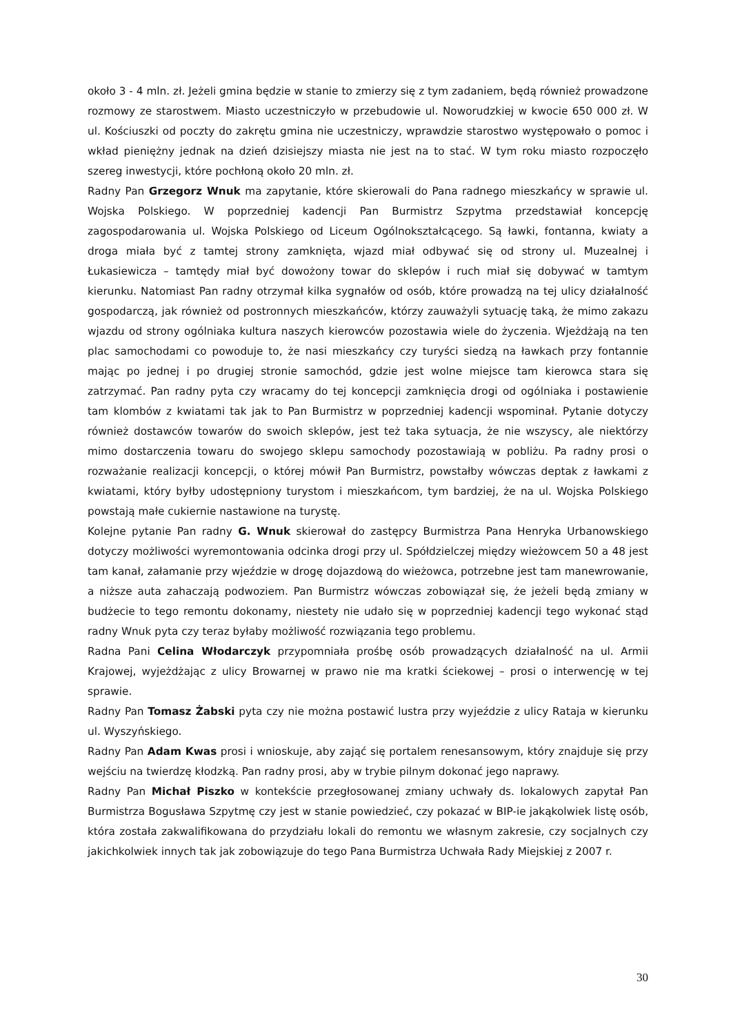około 3 - 4 mln. zł. Jeżeli gmina będzie w stanie to zmierzy się z tym zadaniem, będą również prowadzone rozmowy ze starostwem. Miasto uczestniczyło w przebudowie ul. Noworudzkiej w kwocie 650 000 zł. W ul. Kościuszki od poczty do zakrętu gmina nie uczestniczy, wprawdzie starostwo występowało o pomoc i wkład pieniężny jednak na dzień dzisiejszy miasta nie jest na to stać. W tym roku miasto rozpoczęło szereg inwestycji, które pochłoną około 20 mln. zł.
Radny Pan Grzegorz Wnuk ma zapytanie, które skierowali do Pana radnego mieszkańcy w sprawie ul. Wojska Polskiego. W poprzedniej kadencji Pan Burmistrz Szpytma przedstawiał koncepcję zagospodarowania ul. Wojska Polskiego od Liceum Ogólnokształcącego. Są ławki, fontanna, kwiaty a droga miała być z tamtej strony zamknięta, wjazd miał odbywać się od strony ul. Muzealnej i Łukasiewicza – tamtędy miał być dowożony towar do sklepów i ruch miał się dobywać w tamtym kierunku. Natomiast Pan radny otrzymał kilka sygnałów od osób, które prowadzą na tej ulicy działalność gospodarczą, jak również od postronnych mieszkańców, którzy zauważyli sytuację taką, że mimo zakazu wjazdu od strony ogólniaka kultura naszych kierowców pozostawia wiele do życzenia. Wjeżdżają na ten plac samochodami co powoduje to, że nasi mieszkańcy czy turyści siedzą na ławkach przy fontannie mając po jednej i po drugiej stronie samochód, gdzie jest wolne miejsce tam kierowca stara się zatrzymać. Pan radny pyta czy wracamy do tej koncepcji zamknięcia drogi od ogólniaka i postawienie tam klombów z kwiatami tak jak to Pan Burmistrz w poprzedniej kadencji wspominał. Pytanie dotyczy również dostawców towarów do swoich sklepów, jest też taka sytuacja, że nie wszyscy, ale niektórzy mimo dostarczenia towaru do swojego sklepu samochody pozostawiają w pobliżu. Pa radny prosi o rozważanie realizacji koncepcji, o której mówił Pan Burmistrz, powstałby wówczas deptak z ławkami z kwiatami, który byłby udostępniony turystom i mieszkańcom, tym bardziej, że na ul. Wojska Polskiego powstają małe cukiernie nastawione na turystę.
Kolejne pytanie Pan radny G. Wnuk skierował do zastępcy Burmistrza Pana Henryka Urbanowskiego dotyczy możliwości wyremontowania odcinka drogi przy ul. Spółdzielczej między wieżowcem 50 a 48 jest tam kanał, załamanie przy wjeździe w drogę dojazdową do wieżowca, potrzebne jest tam manewrowanie, a niższe auta zahaczają podwoziem. Pan Burmistrz wówczas zobowiązał się, że jeżeli będą zmiany w budżecie to tego remontu dokonamy, niestety nie udało się w poprzedniej kadencji tego wykonać stąd radny Wnuk pyta czy teraz byłaby możliwość rozwiązania tego problemu.
Radna Pani Celina Włodarczyk przypomniała prośbę osób prowadzących działalność na ul. Armii Krajowej, wyjeżdżając z ulicy Browarnej w prawo nie ma kratki ściekowej – prosi o interwencję w tej sprawie.
Radny Pan Tomasz Żabski pyta czy nie można postawić lustra przy wyjeździe z ulicy Rataja w kierunku ul. Wyszyńskiego.
Radny Pan Adam Kwas prosi i wnioskuje, aby zająć się portalem renesansowym, który znajduje się przy wejściu na twierdzę kłodzką. Pan radny prosi, aby w trybie pilnym dokonać jego naprawy.
Radny Pan Michał Piszko w kontekście przegłosowanej zmiany uchwały ds. lokalowych zapytał Pan Burmistrza Bogusława Szpytmę czy jest w stanie powiedzieć, czy pokazać w BIP-ie jakąkolwiek listę osób, która została zakwalifikowana do przydziału lokali do remontu we własnym zakresie, czy socjalnych czy jakichkolwiek innych tak jak zobowiązuje do tego Pana Burmistrza Uchwała Rady Miejskiej z 2007 r.
30